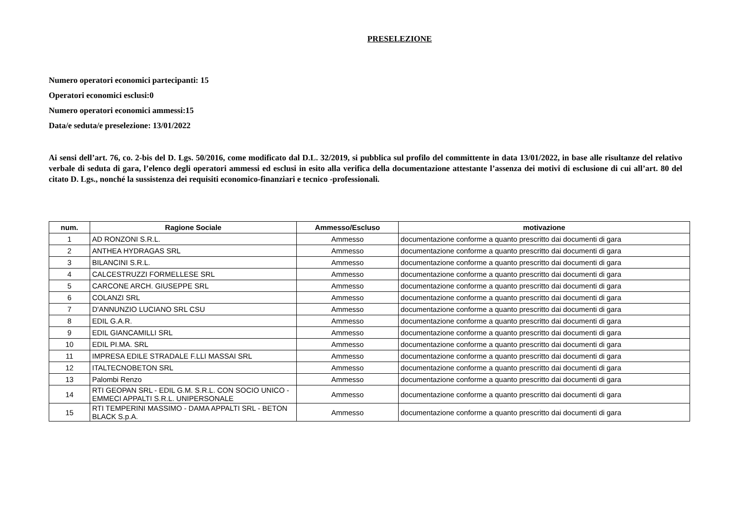PRESELEZIONE
Numero operatori economici partecipanti: 15
Operatori economici esclusi:0
Numero operatori economici ammessi:15
Data/e seduta/e preselezione: 13/01/2022
Ai sensi dell’art. 76, co. 2-bis del D. Lgs. 50/2016, come modificato dal D.L. 32/2019, si pubblica sul profilo del committente in data 13/01/2022, in base alle risultanze del relativo verbale di seduta di gara, l’elenco degli operatori ammessi ed esclusi in esito alla verifica della documentazione attestante l’assenza dei motivi di esclusione di cui all’art. 80 del citato D. Lgs., nonché la sussistenza dei requisiti economico-finanziari e tecnico -professionali.
| num. | Ragione Sociale | Ammesso/Escluso | motivazione |
| --- | --- | --- | --- |
| 1 | AD RONZONI S.R.L. | Ammesso | documentazione conforme a quanto prescritto dai documenti di gara |
| 2 | ANTHEA HYDRAGAS SRL | Ammesso | documentazione conforme a quanto prescritto dai documenti di gara |
| 3 | BILANCINI S.R.L. | Ammesso | documentazione conforme a quanto prescritto dai documenti di gara |
| 4 | CALCESTRUZZI FORMELLESE SRL | Ammesso | documentazione conforme a quanto prescritto dai documenti di gara |
| 5 | CARCONE ARCH. GIUSEPPE SRL | Ammesso | documentazione conforme a quanto prescritto dai documenti di gara |
| 6 | COLANZI SRL | Ammesso | documentazione conforme a quanto prescritto dai documenti di gara |
| 7 | D'ANNUNZIO LUCIANO SRL CSU | Ammesso | documentazione conforme a quanto prescritto dai documenti di gara |
| 8 | EDIL G.A.R. | Ammesso | documentazione conforme a quanto prescritto dai documenti di gara |
| 9 | EDIL GIANCAMILLI SRL | Ammesso | documentazione conforme a quanto prescritto dai documenti di gara |
| 10 | EDIL PI.MA. SRL | Ammesso | documentazione conforme a quanto prescritto dai documenti di gara |
| 11 | IMPRESA EDILE STRADALE F.LLI MASSAI SRL | Ammesso | documentazione conforme a quanto prescritto dai documenti di gara |
| 12 | ITALTECNOBETON SRL | Ammesso | documentazione conforme a quanto prescritto dai documenti di gara |
| 13 | Palombi Renzo | Ammesso | documentazione conforme a quanto prescritto dai documenti di gara |
| 14 | RTI GEOPAN SRL - EDIL G.M. S.R.L. CON SOCIO UNICO - EMMECI APPALTI S.R.L. UNIPERSONALE | Ammesso | documentazione conforme a quanto prescritto dai documenti di gara |
| 15 | RTI TEMPERINI MASSIMO - DAMA APPALTI SRL - BETON BLACK S.p.A. | Ammesso | documentazione conforme a quanto prescritto dai documenti di gara |